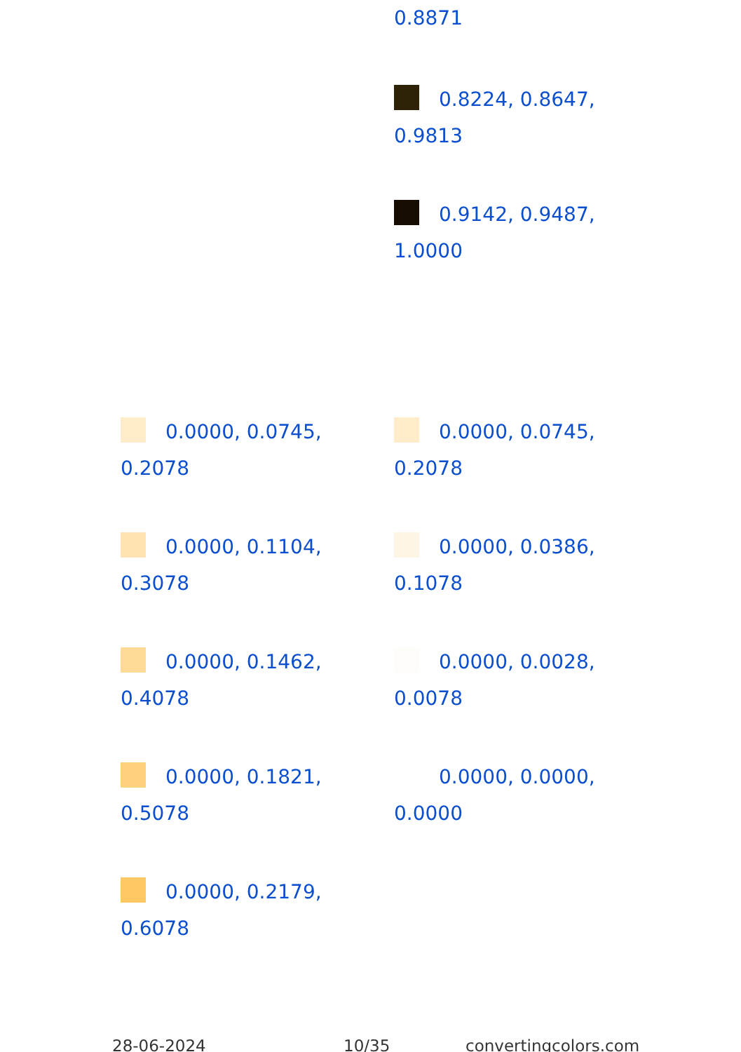0.8871
0.8224, 0.8647, 0.9813
0.9142, 0.9487, 1.0000
0.0000, 0.0745, 0.2078
0.0000, 0.0745, 0.2078
0.0000, 0.1104, 0.3078
0.0000, 0.0386, 0.1078
0.0000, 0.1462, 0.4078
0.0000, 0.0028, 0.0078
0.0000, 0.1821, 0.5078
0.0000, 0.0000, 0.0000
0.0000, 0.2179, 0.6078
28-06-2024 10/35 convertingcolors.com